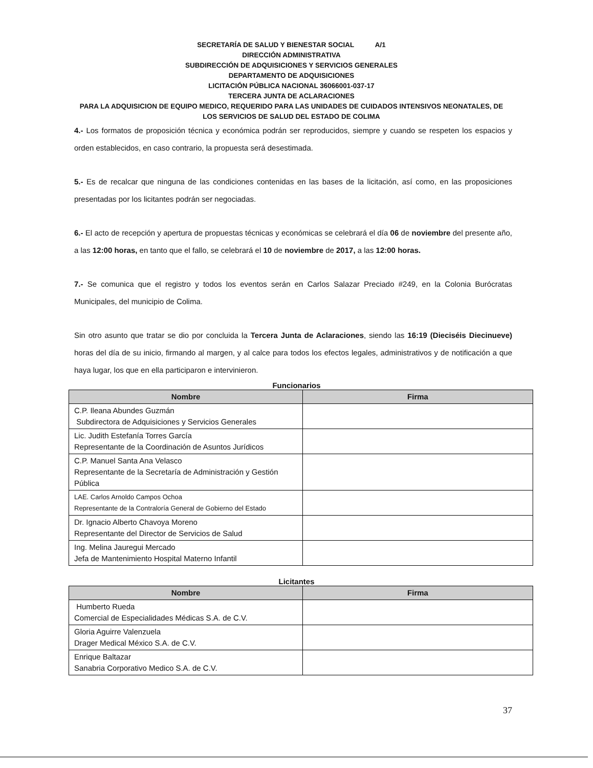SECRETARÍA DE SALUD Y BIENESTAR SOCIAL A/1
DIRECCIÓN ADMINISTRATIVA
SUBDIRECCIÓN DE ADQUISICIONES Y SERVICIOS GENERALES
DEPARTAMENTO DE ADQUISICIONES
LICITACIÓN PÚBLICA NACIONAL 36066001-037-17
TERCERA JUNTA DE ACLARACIONES
PARA LA ADQUISICION DE EQUIPO MEDICO, REQUERIDO PARA LAS UNIDADES DE CUIDADOS INTENSIVOS NEONATALES, DE LOS SERVICIOS DE SALUD DEL ESTADO DE COLIMA
4.- Los formatos de proposición técnica y económica podrán ser reproducidos, siempre y cuando se respeten los espacios y orden establecidos, en caso contrario, la propuesta será desestimada.
5.- Es de recalcar que ninguna de las condiciones contenidas en las bases de la licitación, así como, en las proposiciones presentadas por los licitantes podrán ser negociadas.
6.- El acto de recepción y apertura de propuestas técnicas y económicas se celebrará el día 06 de noviembre del presente año, a las 12:00 horas, en tanto que el fallo, se celebrará el 10 de noviembre de 2017, a las 12:00 horas.
7.- Se comunica que el registro y todos los eventos serán en Carlos Salazar Preciado #249, en la Colonia Burócratas Municipales, del municipio de Colima.
Sin otro asunto que tratar se dio por concluida la Tercera Junta de Aclaraciones, siendo las 16:19 (Dieciséis Diecinueve) horas del día de su inicio, firmando al margen, y al calce para todos los efectos legales, administrativos y de notificación a que haya lugar, los que en ella participaron e intervinieron.
Funcionarios
| Nombre | Firma |
| --- | --- |
| C.P. Ileana Abundes Guzmán Subdirectora de Adquisiciones y Servicios Generales | |
| Lic. Judith Estefanía Torres García Representante de la Coordinación de Asuntos Jurídicos | |
| C.P. Manuel Santa Ana Velasco Representante de la Secretaría de Administración y Gestión Pública | |
| LAE. Carlos Arnoldo Campos Ochoa Representante de la Contraloría General de Gobierno del Estado | |
| Dr. Ignacio Alberto Chavoya Moreno Representante del Director de Servicios de Salud | |
| Ing. Melina Jauregui Mercado Jefa de Mantenimiento Hospital Materno Infantil | |
Licitantes
| Nombre | Firma |
| --- | --- |
| Humberto Rueda Comercial de Especialidades Médicas S.A. de C.V. | |
| Gloria Aguirre Valenzuela Drager Medical México S.A. de C.V. | |
| Enrique Baltazar Sanabria Corporativo Medico S.A. de C.V. | |
37